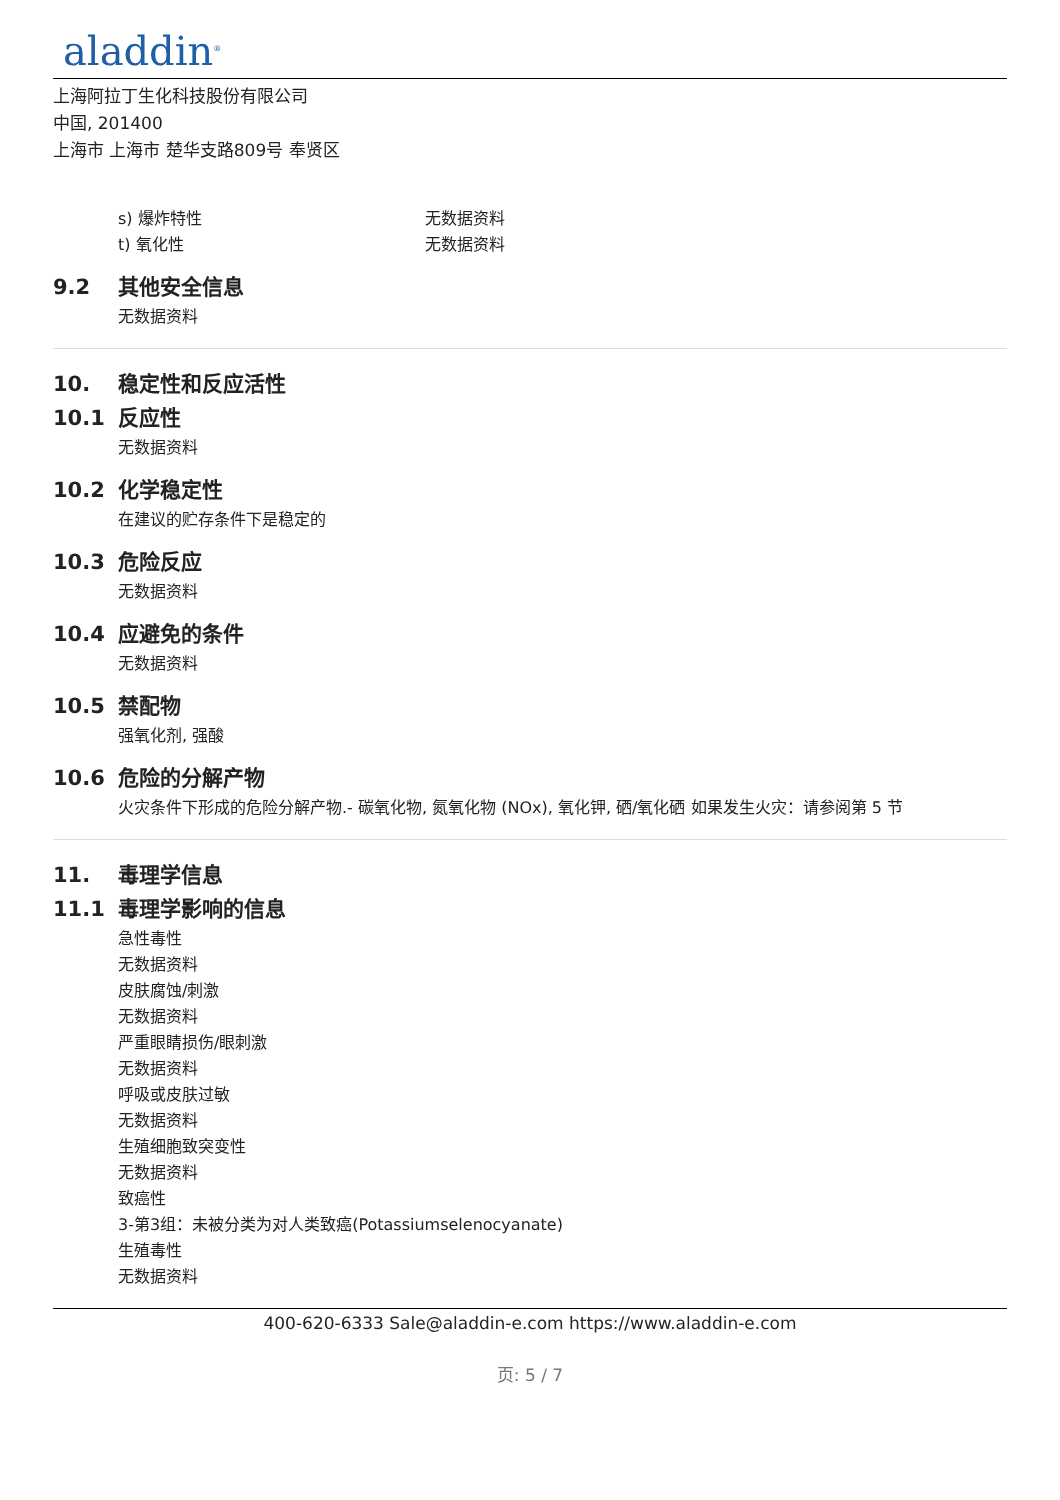aladdin<sup>®</sup>
上海阿拉丁生化科技股份有限公司
中国, 201400
上海市 上海市 楚华支路809号 奉贤区
s) 爆炸特性 无数据资料
t) 氧化性 无数据资料
9.2 其他安全信息
无数据资料
10. 稳定性和反应活性
10.1 反应性
无数据资料
10.2 化学稳定性
在建议的贮存条件下是稳定的
10.3 危险反应
无数据资料
10.4 应避免的条件
无数据资料
10.5 禁配物
强氧化剂, 强酸
10.6 危险的分解产物
火灾条件下形成的危险分解产物.- 碳氧化物, 氮氧化物 (NOx), 氧化钾, 硒/氧化硒 如果发生火灾：请参阅第 5 节
11. 毒理学信息
11.1 毒理学影响的信息
急性毒性
无数据资料
皮肤腐蚀/刺激
无数据资料
严重眼睛损伤/眼刺激
无数据资料
呼吸或皮肤过敏
无数据资料
生殖细胞致突变性
无数据资料
致癌性
3-第3组：未被分类为对人类致癌(Potassiumselenocyanate)
生殖毒性
无数据资料
400-620-6333 Sale@aladdin-e.com https://www.aladdin-e.com
页: 5 / 7